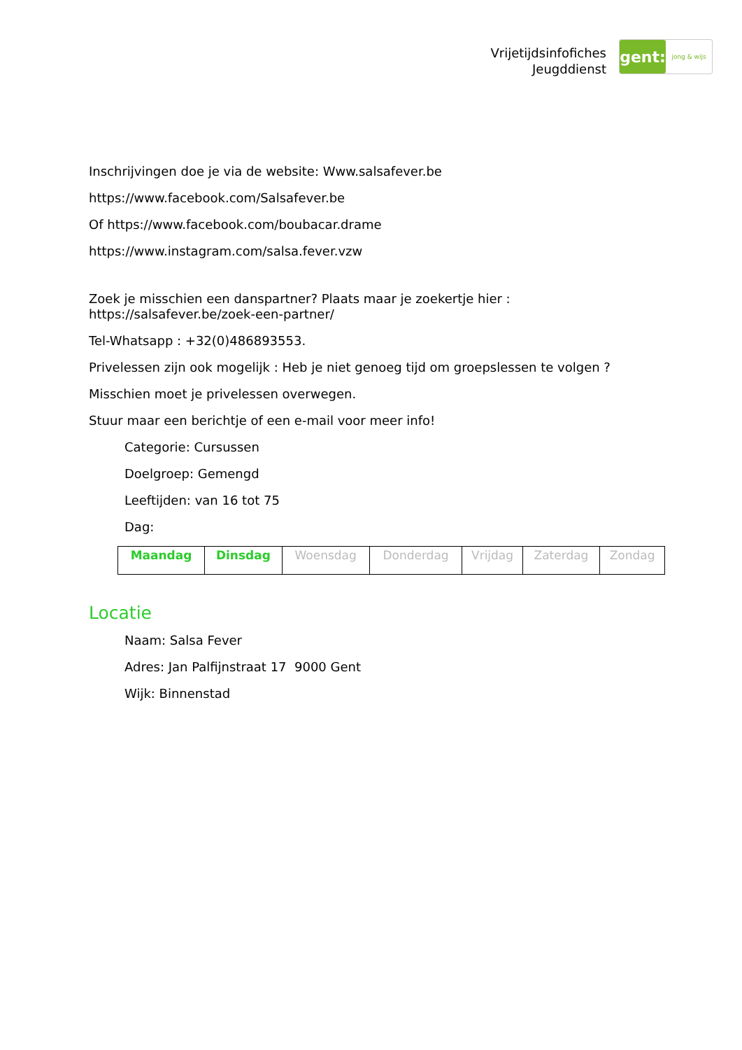Vrijetijdsinfofiches
Jeugddienst
gent:
jong & wijs
Inschrijvingen doe je via de website: Www.salsafever.be
https://www.facebook.com/Salsafever.be
Of https://www.facebook.com/boubacar.drame
https://www.instagram.com/salsa.fever.vzw
Zoek je misschien een danspartner? Plaats maar je zoekertje hier : https://salsafever.be/zoek-een-partner/
Tel-Whatsapp : +32(0)486893553.
Privelessen zijn ook mogelijk : Heb je niet genoeg tijd om groepslessen te volgen ?
Misschien moet je privelessen overwegen.
Stuur maar een berichtje of een e-mail voor meer info!
Categorie: Cursussen
Doelgroep: Gemengd
Leeftijden: van 16 tot 75
Dag:
| Maandag | Dinsdag | Woensdag | Donderdag | Vrijdag | Zaterdag | Zondag |
Locatie
Naam: Salsa Fever
Adres: Jan Palfijnstraat 17 9000 Gent
Wijk: Binnenstad